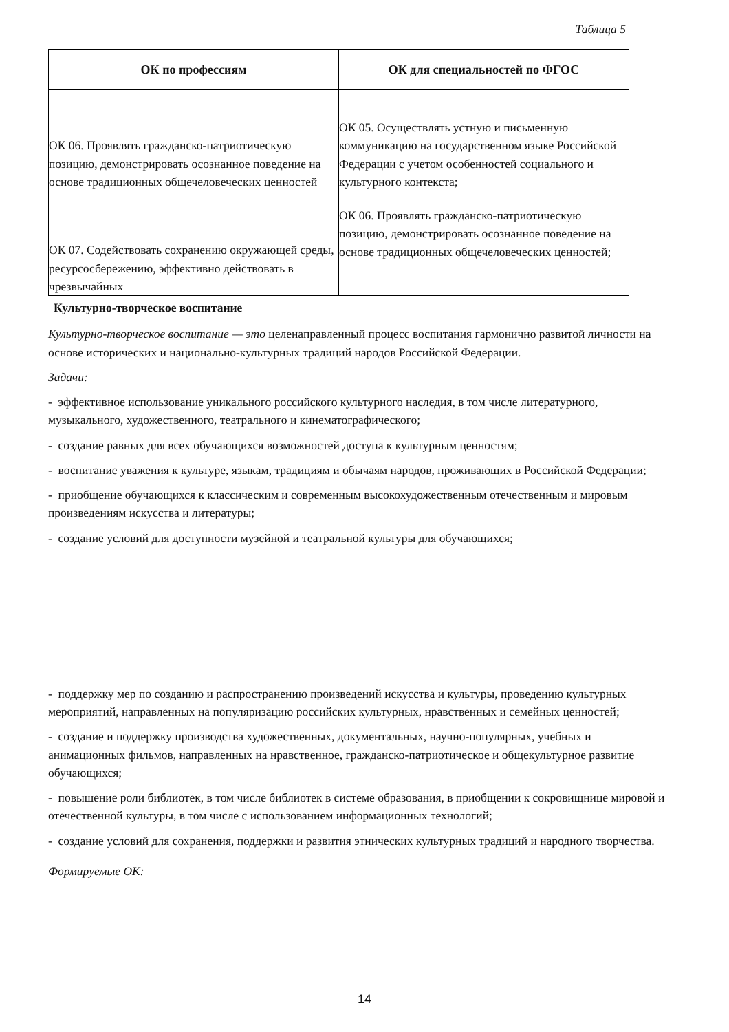Таблица 5
| ОК по профессиям | ОК для специальностей по ФГОС |
| --- | --- |
| ОК 06. Проявлять гражданско-патриотическую позицию, демонстрировать осознанное поведение на основе традиционных общечеловеческих ценностей | ОК 05. Осуществлять устную и письменную коммуникацию на государственном языке Российской Федерации с учетом особенностей социального и культурного контекста; |
| ОК 07. Содействовать сохранению окружающей среды, ресурсосбережению, эффективно действовать в чрезвычайных | ОК 06. Проявлять гражданско-патриотическую позицию, демонстрировать осознанное поведение на основе традиционных общечеловеческих ценностей; |
Культурно-творческое воспитание
Культурно-творческое воспитание — это целенаправленный процесс воспитания гармонично развитой личности на основе исторических и национально-культурных традиций народов Российской Федерации.
Задачи:
- эффективное использование уникального российского культурного наследия, в том числе литературного, музыкального, художественного, театрального и кинематографического;
- создание равных для всех обучающихся возможностей доступа к культурным ценностям;
- воспитание уважения к культуре, языкам, традициям и обычаям народов, проживающих в Российской Федерации;
- приобщение обучающихся к классическим и современным высокохудожественным отечественным и мировым произведениям искусства и литературы;
- создание условий для доступности музейной и театральной культуры для обучающихся;
- поддержку мер по созданию и распространению произведений искусства и культуры, проведению культурных мероприятий, направленных на популяризацию российских культурных, нравственных и семейных ценностей;
- создание и поддержку производства художественных, документальных, научно-популярных, учебных и анимационных фильмов, направленных на нравственное, гражданско-патриотическое и общекультурное развитие обучающихся;
- повышение роли библиотек, в том числе библиотек в системе образования, в приобщении к сокровищнице мировой и отечественной культуры, в том числе с использованием информационных технологий;
- создание условий для сохранения, поддержки и развития этнических культурных традиций и народного творчества.
Формируемые ОК:
14